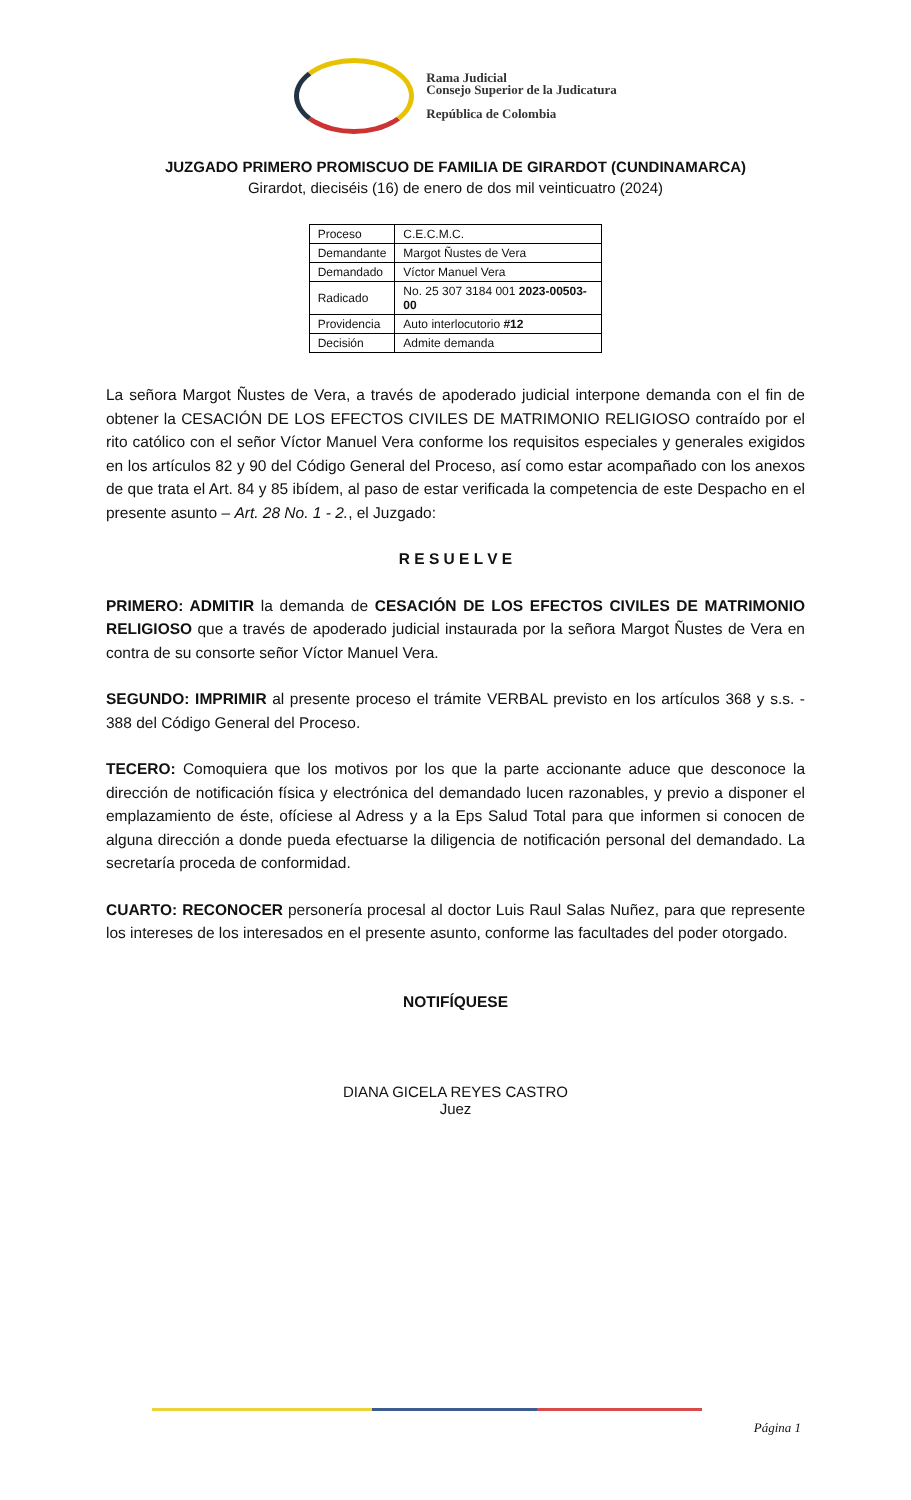Rama Judicial
Consejo Superior de la Judicatura
República de Colombia
JUZGADO PRIMERO PROMISCUO DE FAMILIA DE GIRARDOT (CUNDINAMARCA)
Girardot, dieciséis (16) de enero de dos mil veinticuatro (2024)
| Proceso | C.E.C.M.C. |
| Demandante | Margot Ñustes de Vera |
| Demandado | Víctor Manuel Vera |
| Radicado | No. 25 307 3184 001 2023-00503-00 |
| Providencia | Auto interlocutorio #12 |
| Decisión | Admite demanda |
La señora Margot Ñustes de Vera, a través de apoderado judicial interpone demanda con el fin de obtener la CESACIÓN DE LOS EFECTOS CIVILES DE MATRIMONIO RELIGIOSO contraído por el rito católico con el señor Víctor Manuel Vera conforme los requisitos especiales y generales exigidos en los artículos 82 y 90 del Código General del Proceso, así como estar acompañado con los anexos de que trata el Art. 84 y 85 ibídem, al paso de estar verificada la competencia de este Despacho en el presente asunto – Art. 28 No. 1 - 2., el Juzgado:
R E S U E L V E
PRIMERO: ADMITIR la demanda de CESACIÓN DE LOS EFECTOS CIVILES DE MATRIMONIO RELIGIOSO que a través de apoderado judicial instaurada por la señora Margot Ñustes de Vera en contra de su consorte señor Víctor Manuel Vera.
SEGUNDO: IMPRIMIR al presente proceso el trámite VERBAL previsto en los artículos 368 y s.s. - 388 del Código General del Proceso.
TECERO: Comoquiera que los motivos por los que la parte accionante aduce que desconoce la dirección de notificación física y electrónica del demandado lucen razonables, y previo a disponer el emplazamiento de éste, ofíciese al Adress y a la Eps Salud Total para que informen si conocen de alguna dirección a donde pueda efectuarse la diligencia de notificación personal del demandado. La secretaría proceda de conformidad.
CUARTO: RECONOCER personería procesal al doctor Luis Raul Salas Nuñez, para que represente los intereses de los interesados en el presente asunto, conforme las facultades del poder otorgado.
NOTIFÍQUESE
DIANA GICELA REYES CASTRO
Juez
Página 1